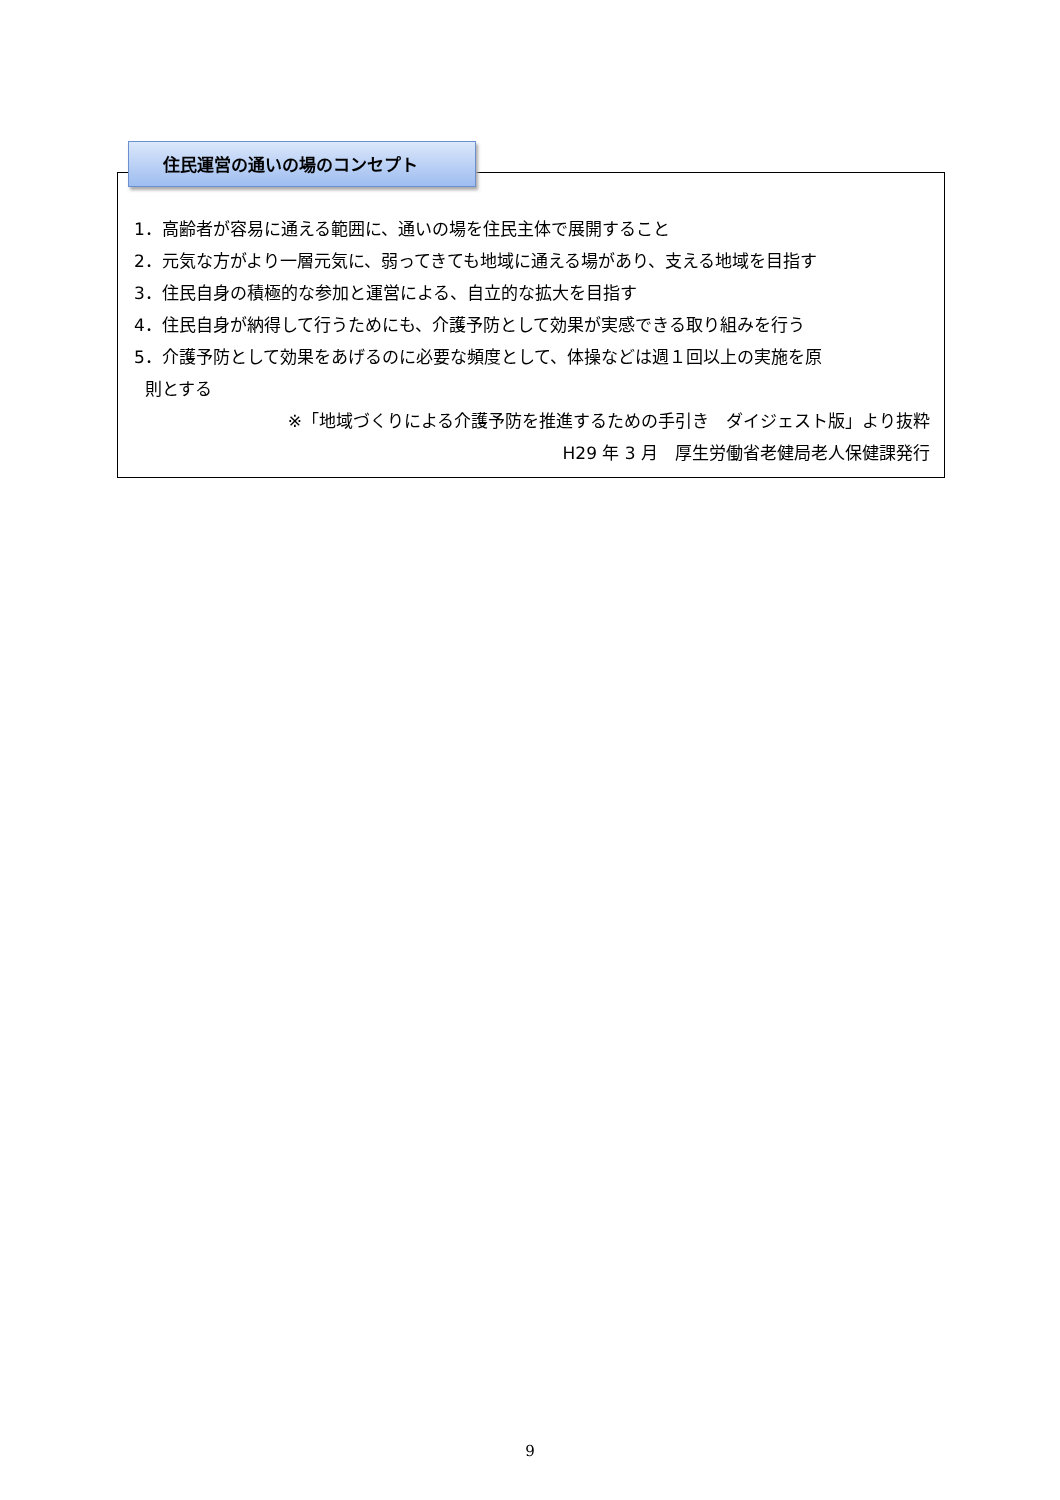1．高齢者が容易に通える範囲に、通いの場を住民主体で展開すること
2．元気な方がより一層元気に、弱ってきても地域に通える場があり、支える地域を目指す
3．住民自身の積極的な参加と運営による、自立的な拡大を目指す
4．住民自身が納得して行うためにも、介護予防として効果が実感できる取り組みを行う
5．介護予防として効果をあげるのに必要な頻度として、体操などは週１回以上の実施を原
則とする
※「地域づくりによる介護予防を推進するための手引き　ダイジェスト版」より抜粋
H29 年 3 月　厚生労働省老健局老人保健課発行
住民運営の通いの場のコンセプト
9